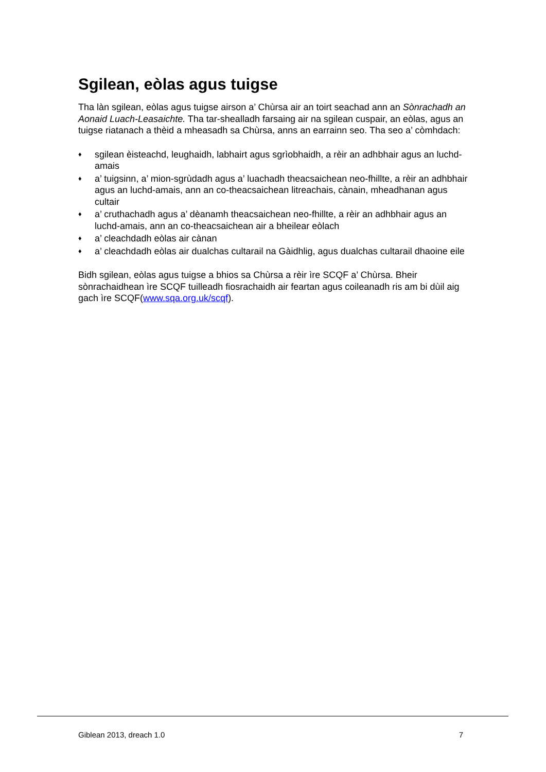Sgilean, eòlas agus tuigse
Tha làn sgilean, eòlas agus tuigse airson a’ Chùrsa air an toirt seachad ann an Sònrachadh an Aonaid Luach-Leasaichte. Tha tar-shealladh farsaing air na sgilean cuspair, an eòlas, agus an tuigse riatanach a thèid a mheasadh sa Chùrsa, anns an earrainn seo. Tha seo a’ còmhdach:
♦ sgilean èisteachd, leughaidh, labhairt agus sgrìobhaidh, a rèir an adhbhair agus an luchd-amais
♦ a’ tuigsinn, a’ mion-sgrùdadh agus a’ luachadh theacsaichean neo-fhillte, a rèir an adhbhair agus an luchd-amais, ann an co-theacsaichean litreachais, cànain, mheadhanan agus cultair
♦ a’ cruthachadh agus a’ dèanamh theacsaichean neo-fhillte, a rèir an adhbhair agus an luchd-amais, ann an co-theacsaichean air a bheilear eòlach
♦ a’ cleachdadh eòlas air cànan
♦ a’ cleachdadh eòlas air dualchas cultarail na Gàidhlig, agus dualchas cultarail dhaoine eile
Bidh sgilean, eòlas agus tuigse a bhios sa Chùrsa a rèir ìre SCQF a’ Chùrsa. Bheir sònrachaidhean ìre SCQF tuilleadh fiosrachaidh air feartan agus coileanadh ris am bi dùil aig gach ìre SCQF(www.sqa.org.uk/scqf).
Giblean 2013, dreach 1.0 7